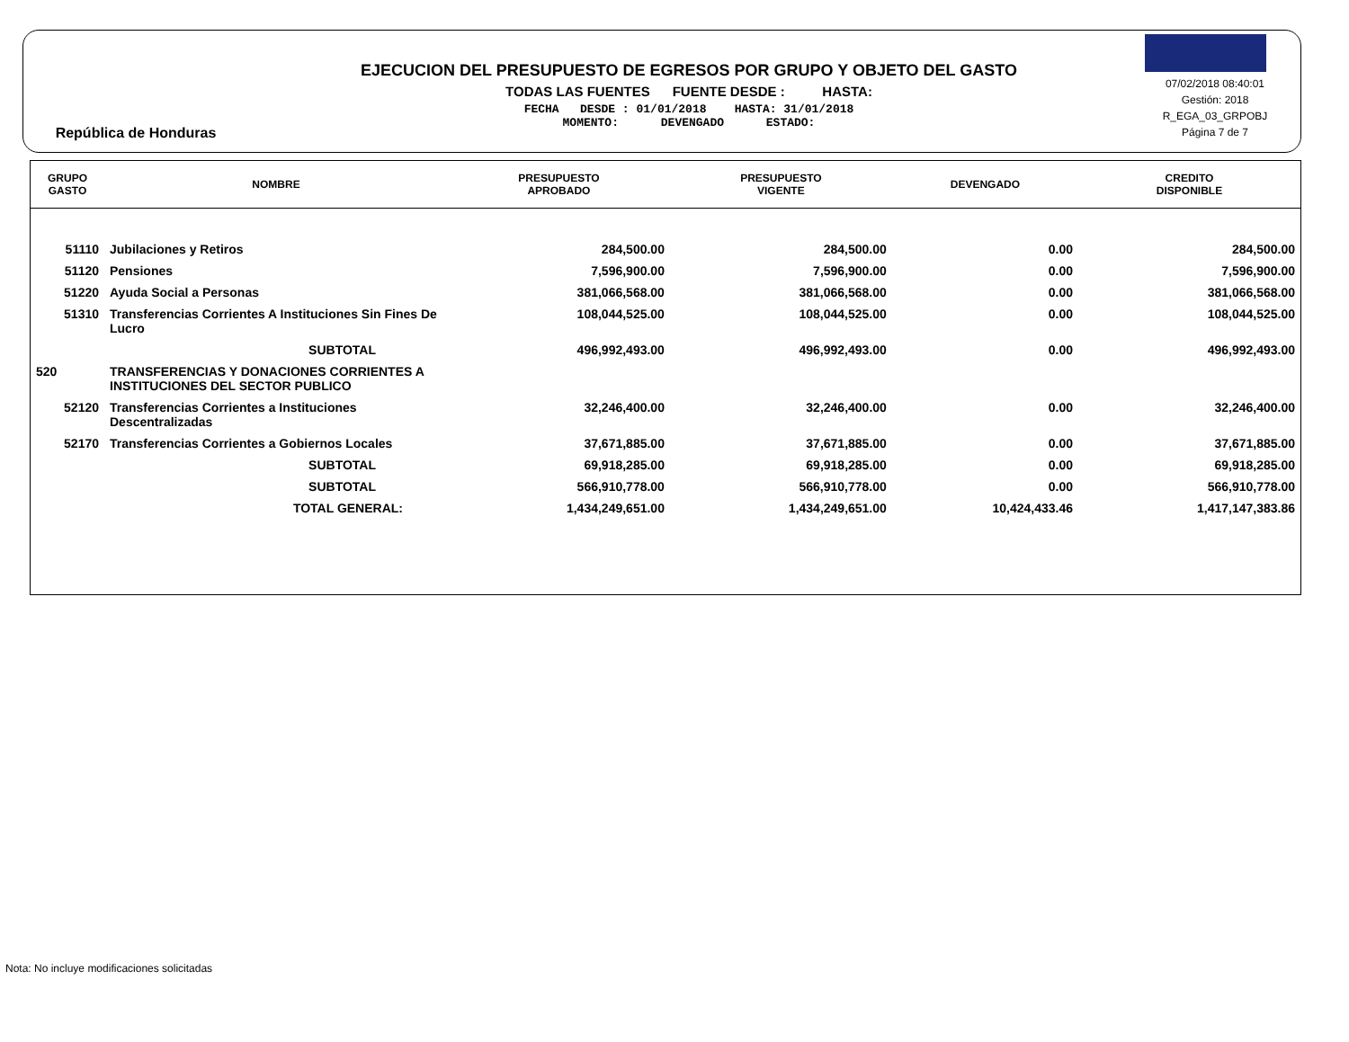República de Honduras
EJECUCION DEL PRESUPUESTO DE EGRESOS POR GRUPO Y OBJETO DEL GASTO
TODAS LAS FUENTES FUENTE DESDE : HASTA:
FECHA DESDE : 01/01/2018 HASTA: 31/01/2018
MOMENTO: DEVENGADO ESTADO:
07/02/2018 08:40:01
Gestión: 2018
R_EGA_03_GRPOBJ
Página 7 de 7
| GRUPO GASTO | NOMBRE | PRESUPUESTO APROBADO | PRESUPUESTO VIGENTE | DEVENGADO | CREDITO DISPONIBLE |
| --- | --- | --- | --- | --- | --- |
| 51110 | Jubilaciones y Retiros | 284,500.00 | 284,500.00 | 0.00 | 284,500.00 |
| 51120 | Pensiones | 7,596,900.00 | 7,596,900.00 | 0.00 | 7,596,900.00 |
| 51220 | Ayuda Social a Personas | 381,066,568.00 | 381,066,568.00 | 0.00 | 381,066,568.00 |
| 51310 | Transferencias Corrientes A Instituciones Sin Fines De Lucro | 108,044,525.00 | 108,044,525.00 | 0.00 | 108,044,525.00 |
| | SUBTOTAL | 496,992,493.00 | 496,992,493.00 | 0.00 | 496,992,493.00 |
| 520 | TRANSFERENCIAS Y DONACIONES CORRIENTES A INSTITUCIONES DEL SECTOR PUBLICO | | | | |
| 52120 | Transferencias Corrientes a Instituciones Descentralizadas | 32,246,400.00 | 32,246,400.00 | 0.00 | 32,246,400.00 |
| 52170 | Transferencias Corrientes a Gobiernos Locales | 37,671,885.00 | 37,671,885.00 | 0.00 | 37,671,885.00 |
| | SUBTOTAL | 69,918,285.00 | 69,918,285.00 | 0.00 | 69,918,285.00 |
| | SUBTOTAL | 566,910,778.00 | 566,910,778.00 | 0.00 | 566,910,778.00 |
| | TOTAL GENERAL: | 1,434,249,651.00 | 1,434,249,651.00 | 10,424,433.46 | 1,417,147,383.86 |
Nota: No incluye modificaciones solicitadas